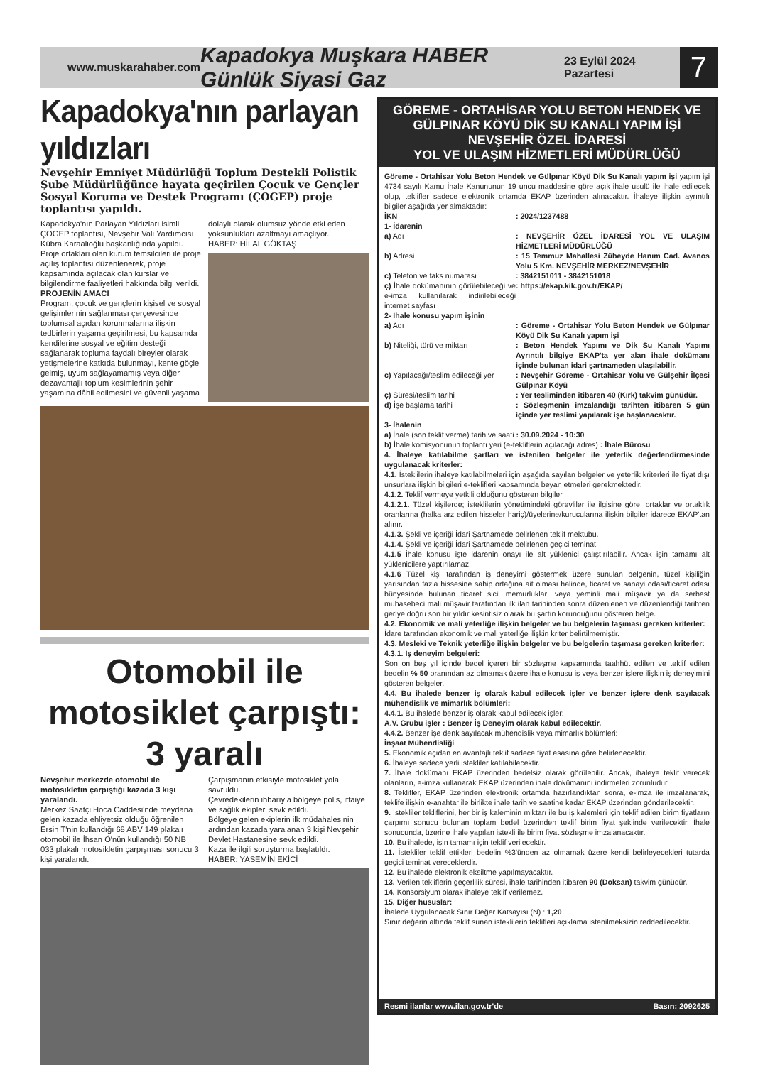www.muskarahaber.com Kapadokya Muşkara HABER Günlük Siyasi Gaz 23 Eylül 2024 Pazartesi 7
Kapadokya'nın parlayan yıldızları
Nevşehir Emniyet Müdürlüğü Toplum Destekli Polistik Şube Müdürlüğünce hayata geçirilen Çocuk ve Gençler Sosyal Koruma ve Destek Programı (ÇOGEP) proje toplantısı yapıldı.
Kapadokya'nın Parlayan Yıldızları isimli ÇOGEP toplantısı, Nevşehir Vali Yardımcısı Kübra Karaalioğlu başkanlığında yapıldı.
Proje ortakları olan kurum temsilcileri ile proje açılış toplantısı düzenlenerek, proje kapsamında açılacak olan kurslar ve bilgilendirme faaliyetleri hakkında bilgi verildi.
PROJENİN AMACI
Program, çocuk ve gençlerin kişisel ve sosyal gelişimlerinin sağlanması çerçevesinde toplumsal açıdan korunmalarına ilişkin tedbirlerin yaşama geçirilmesi, bu kapsamda kendilerine sosyal ve eğitim desteği sağlanarak topluma faydalı bireyler olarak yetişmelerine katkıda bulunmayı, kente göçle gelmiş, uyum sağlayamamış veya diğer dezavantajlı toplum kesimlerinin şehir yaşamına dâhil edilmesini ve güvenli yaşama dolaylı olarak olumsuz yönde etki eden yoksunlukları azaltmayı amaçlıyor.
HABER: HİLAL GÖKTAŞ
Otomobil ile motosiklet çarpıştı: 3 yaralı
Nevşehir merkezde otomobil ile motosikletin çarpıştığı kazada 3 kişi yaralandı.
Merkez Saatçi Hoca Caddesi'nde meydana gelen kazada ehliyetsiz olduğu öğrenilen Ersin T'nin kullandığı 68 ABV 149 plakalı otomobil ile İhsan Ö'nün kullandığı 50 NB 033 plakalı motosikletin çarpışması sonucu 3 kişi yaralandı.
Çarpışmanın etkisiyle motosiklet yola savruldu.
Çevredekilerin ihbarıyla bölgeye polis, itfaiye ve sağlık ekipleri sevk edildi.
Bölgeye gelen ekiplerin ilk müdahalesinin ardından kazada yaralanan 3 kişi Nevşehir Devlet Hastanesine sevk edildi.
Kaza ile ilgili soruşturma başlatıldı.
HABER: YASEMİN EKİCİ
GÖREME - ORTAHİSAR YOLU BETON HENDEK VE GÜLPINAR KÖYÜ DİK SU KANALI YAPIM İŞİ
NEVŞEHİR ÖZEL İDARESİ
YOL VE ULAŞIM HİZMETLERİ MÜDÜRLÜĞÜ
Göreme - Ortahisar Yolu Beton Hendek ve Gülpınar Köyü Dik Su Kanalı yapım işi yapım işi 4734 sayılı Kamu İhale Kanununun 19 uncu maddesine göre açık ihale usulü ile ihale edilecek olup, teklifler sadece elektronik ortamda EKAP üzerinden alınacaktır. İhaleye ilişkin ayrıntılı bilgiler aşağıda yer almaktadır:
İKN: 2024/1237488
1- İdarenin
a) Adı: NEVŞEHİR ÖZEL İDARESİ YOL VE ULAŞIM HİZMETLERİ MÜDÜRLÜĞÜ
b) Adresi: 15 Temmuz Mahallesi Zübeyde Hanım Cad. Avanos Yolu 5 Km. NEVŞEHİR MERKEZ/NEVŞEHİR
c) Telefon ve faks numarası: 3842151011 - 3842151018
ç) İhale dokümanının görülebileceği ve e-imza kullanılarak indirilebileceği internet sayfası: https://ekap.kik.gov.tr/EKAP/
2- İhale konusu yapım işinin
a) Adı: Göreme - Ortahisar Yolu Beton Hendek ve Gülpınar Köyü Dik Su Kanalı yapım işi
b) Niteliği, türü ve miktarı: Beton Hendek Yapımı ve Dik Su Kanalı Yapımı Ayrıntılı bilgiye EKAP'ta yer alan ihale dokümanı içinde bulunan idari şartnameden ulaşılabilir.
c) Yapılacağı/teslim edileceği yer: Nevşehir Göreme - Ortahisar Yolu ve Gülşehir İlçesi Gülpınar Köyü
ç) Süresi/teslim tarihi: Yer tesliminden itibaren 40 (Kırk) takvim günüdür.
d) İşe başlama tarihi: Sözleşmenin imzalandığı tarihten itibaren 5 gün içinde yer teslimi yapılarak işe başlanacaktır.
3- İhalenin
a) İhale (son teklif verme) tarih ve saati : 30.09.2024 - 10:30
b) İhale komisyonunun toplantı yeri (e-tekliflerin açılacağı adres) : İhale Bürosu
4. İhaleye katılabilme şartları ve istenilen belgeler ile yeterlik değerlendirmesinde uygulanacak kriterler:
4.1. İsteklilerin ihaleye katılabilmeleri için aşağıda sayılan belgeler ve yeterlik kriterleri ile fiyat dışı unsurlara ilişkin bilgileri e-teklifleri kapsamında beyan etmeleri gerekmektedir.
4.1.2. Teklif vermeye yetkili olduğunu gösteren bilgiler
4.1.2.1. Tüzel kişilerde; isteklilerin yönetimindeki görevliler ile ilgisine göre, ortaklar ve ortaklık oranlarına (halka arz edilen hisseler hariç)/üyelerine/kurucularına ilişkin bilgiler idarece EKAP'tan alınır.
4.1.3. Şekli ve içeriği İdari Şartnamede belirlenen teklif mektubu.
4.1.4. Şekli ve içeriği İdari Şartnamede belirlenen geçici teminat.
4.1.5 İhale konusu işte idarenin onayı ile alt yüklenici çalıştırılabilir. Ancak işin tamamı alt yüklenicilere yaptırılamaz.
4.1.6 Tüzel kişi tarafından iş deneyimi göstermek üzere sunulan belgenin, tüzel kişiliğin yarısından fazla hissesine sahip ortağına ait olması halinde, ticaret ve sanayi odası/ticaret odası bünyesinde bulunan ticaret sicil memurlukları veya yeminli mali müşavir ya da serbest muhasebeci mali müşavir tarafından ilk ilan tarihinden sonra düzenlenen ve düzenlendiği tarihten geriye doğru son bir yıldır kesintisiz olarak bu şartın korunduğunu gösteren belge.
4.2. Ekonomik ve mali yeterliğe ilişkin belgeler ve bu belgelerin taşıması gereken kriterler:
İdare tarafından ekonomik ve mali yeterliğe ilişkin kriter belirtilmemiştir.
4.3. Mesleki ve Teknik yeterliğe ilişkin belgeler ve bu belgelerin taşıması gereken kriterler:
4.3.1. İş deneyim belgeleri:
Son on beş yıl içinde bedel içeren bir sözleşme kapsamında taahhüt edilen ve teklif edilen bedelin % 50 oranından az olmamak üzere ihale konusu iş veya benzer işlere ilişkin iş deneyimini gösteren belgeler.
4.4. Bu ihalede benzer iş olarak kabul edilecek işler ve benzer işlere denk sayılacak mühendislik ve mimarlık bölümleri:
4.4.1. Bu ihalede benzer iş olarak kabul edilecek işler:
A.V. Grubu işler : Benzer İş Deneyim olarak kabul edilecektir.
4.4.2. Benzer işe denk sayılacak mühendislik veya mimarlık bölümleri:
İnşaat Mühendisliği
5. Ekonomik açıdan en avantajlı teklif sadece fiyat esasına göre belirlenecektir.
6. İhaleye sadece yerli istekliler katılabilecektir.
7. İhale dokümanı EKAP üzerinden bedelsiz olarak görülebilir. Ancak, ihaleye teklif verecek olanların, e-imza kullanarak EKAP üzerinden ihale dokümanını indirmeleri zorunludur.
8. Teklifler, EKAP üzerinden elektronik ortamda hazırlandıktan sonra, e-imza ile imzalanarak, teklife ilişkin e-anahtar ile birlikte ihale tarih ve saatine kadar EKAP üzerinden gönderilecektir.
9. İstekliler tekliflerini, her bir iş kaleminin miktarı ile bu iş kalemleri için teklif edilen birim fiyatların çarpımı sonucu bulunan toplam bedel üzerinden teklif birim fiyat şeklinde verilecektir. İhale sonucunda, üzerine ihale yapılan istekli ile birim fiyat sözleşme imzalanacaktır.
10. Bu ihalede, işin tamamı için teklif verilecektir.
11. İstekliler teklif ettikleri bedelin %3'ünden az olmamak üzere kendi belirleyecekleri tutarda geçici teminat vereceklerdir.
12. Bu ihalede elektronik eksiltme yapılmayacaktır.
13. Verilen tekliflerin geçerlilik süresi, ihale tarihinden itibaren 90 (Doksan) takvim günüdür.
14. Konsorsiyum olarak ihaleye teklif verilemez.
15. Diğer hususlar:
İhalede Uygulanacak Sınır Değer Katsayısı (N) : 1,20
Sınır değerin altında teklif sunan isteklilerin teklifleri açıklama istenilmeksizin reddedilecektir.
Resmi ilanlar www.ilan.gov.tr'de Basın: 2092625